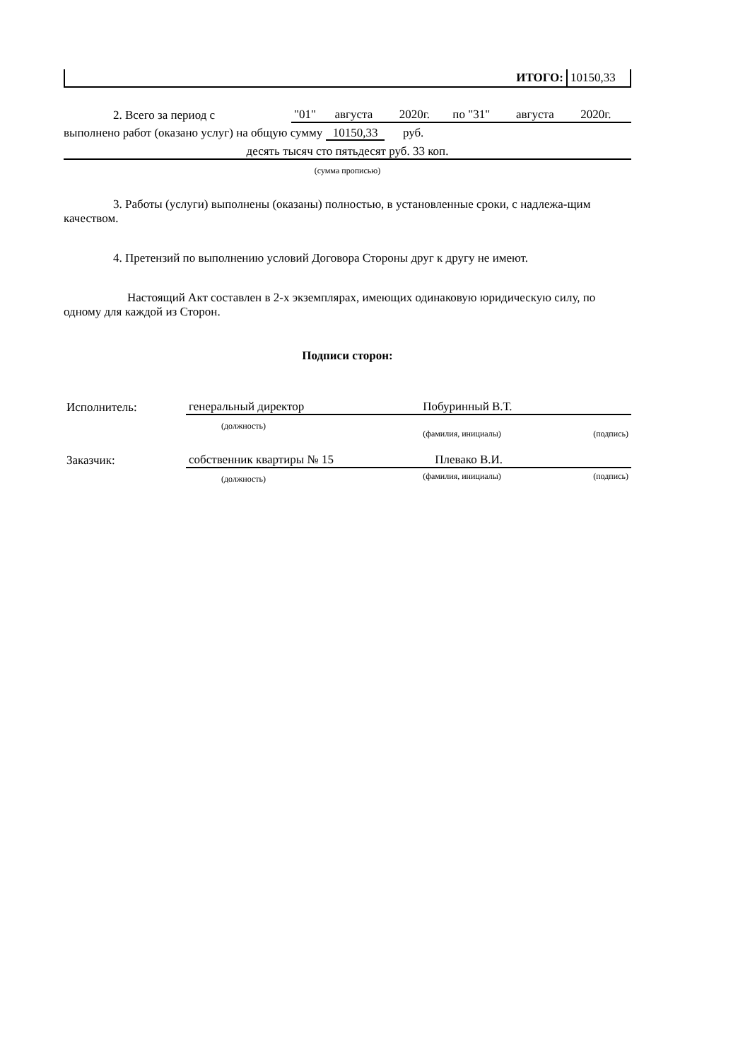| ИТОГО: | 10150,33 |
| 2. Всего за период с | "01" | августа | 2020г. | по "31" | августа | 2020г. |
выполнено работ (оказано услуг) на общую сумму 10150,33 руб.
десять тысяч сто пятьдесят руб. 33 коп.
(сумма прописью)
3. Работы (услуги) выполнены (оказаны) полностью, в установленные сроки, с надлежа-щим качеством.
4. Претензий по выполнению условий Договора Стороны друг к другу не имеют.
Настоящий Акт составлен в 2-х экземплярах, имеющих одинаковую юридическую силу, по одному для каждой из Сторон.
Подписи сторон:
| Исполнитель: | генеральный директор | Побуринный В.Т. | |
| | (должность) | (фамилия, инициалы) | (подпись) |
| Заказчик: | собственник квартиры № 15 | Плевако В.И. | |
| | (должность) | (фамилия, инициалы) | (подпись) |